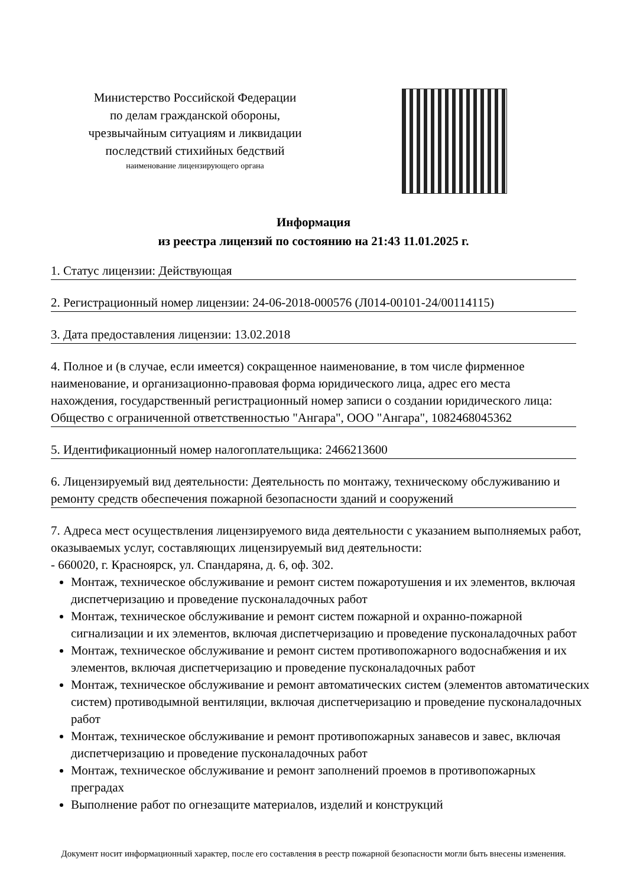Министерство Российской Федерации
по делам гражданской обороны,
чрезвычайным ситуациям и ликвидации
последствий стихийных бедствий
наименование лицензирующего органа
Информация
из реестра лицензий по состоянию на 21:43 11.01.2025 г.
1. Статус лицензии: Действующая
2. Регистрационный номер лицензии: 24-06-2018-000576 (Л014-00101-24/00114115)
3. Дата предоставления лицензии: 13.02.2018
4. Полное и (в случае, если имеется) сокращенное наименование, в том числе фирменное наименование, и организационно-правовая форма юридического лица, адрес его места нахождения, государственный регистрационный номер записи о создании юридического лица: Общество с ограниченной ответственностью "Ангара", ООО "Ангара", 1082468045362
5. Идентификационный номер налогоплательщика: 2466213600
6. Лицензируемый вид деятельности: Деятельность по монтажу, техническому обслуживанию и ремонту средств обеспечения пожарной безопасности зданий и сооружений
7. Адреса мест осуществления лицензируемого вида деятельности с указанием выполняемых работ, оказываемых услуг, составляющих лицензируемый вид деятельности:
- 660020, г. Красноярск, ул. Спандаряна, д. 6, оф. 302.
Монтаж, техническое обслуживание и ремонт систем пожаротушения и их элементов, включая диспетчеризацию и проведение пусконаладочных работ
Монтаж, техническое обслуживание и ремонт систем пожарной и охранно-пожарной сигнализации и их элементов, включая диспетчеризацию и проведение пусконаладочных работ
Монтаж, техническое обслуживание и ремонт систем противопожарного водоснабжения и их элементов, включая диспетчеризацию и проведение пусконаладочных работ
Монтаж, техническое обслуживание и ремонт автоматических систем (элементов автоматических систем) противодымной вентиляции, включая диспетчеризацию и проведение пусконаладочных работ
Монтаж, техническое обслуживание и ремонт противопожарных занавесов и завес, включая диспетчеризацию и проведение пусконаладочных работ
Монтаж, техническое обслуживание и ремонт заполнений проемов в противопожарных преградах
Выполнение работ по огнезащите материалов, изделий и конструкций
Документ носит информационный характер, после его составления в реестр пожарной безопасности могли быть внесены изменения.